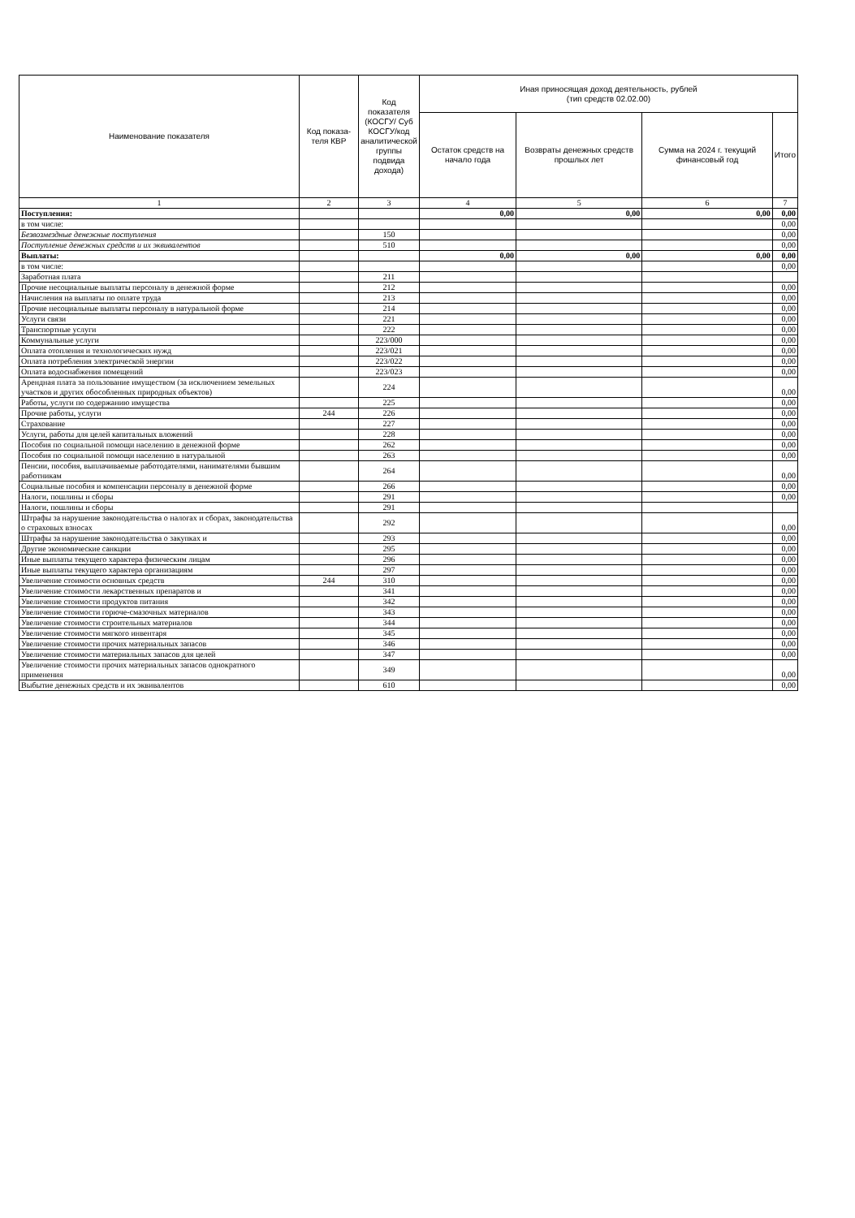| Наименование показателя | Код показа-теля КВР | Код показателя (КОСГУ/ Суб КОСГУ/код аналитической группы подвида дохода) | Иная приносящая доход деятельность, рублей (тип средств 02.02.00) | | | |
| --- | --- | --- | --- | --- | --- | --- |
| | | | Остаток средств на начало года | Возвраты денежных средств прошлых лет | Сумма на 2024 г. текущий финансовый год | Итого |
| 1 | 2 | 3 | 4 | 5 | 6 | 7 |
| Поступления: | | | 0,00 | 0,00 | 0,00 | 0,00 |
| в том числе: | | | | | | 0,00 |
| Безвозмездные денежные поступления | | 150 | | | | 0,00 |
| Поступление денежных средств и их эквивалентов | | 510 | | | | 0,00 |
| Выплаты: | | | 0,00 | 0,00 | 0,00 | 0,00 |
| в том числе: | | | | | | 0,00 |
| Заработная плата | | 211 | | | | |
| Прочие несоциальные выплаты персоналу в денежной форме | | 212 | | | | 0,00 |
| Начисления на выплаты по оплате труда | | 213 | | | | 0,00 |
| Прочие несоциальные выплаты персоналу в натуральной форме | | 214 | | | | 0,00 |
| Услуги связи | | 221 | | | | 0,00 |
| Транспортные услуги | | 222 | | | | 0,00 |
| Коммунальные услуги | | 223/000 | | | | 0,00 |
| Оплата отопления и технологических нужд | | 223/021 | | | | 0,00 |
| Оплата потребления электрической энергии | | 223/022 | | | | 0,00 |
| Оплата водоснабжения помещений | | 223/023 | | | | 0,00 |
| Арендная плата за пользование имуществом (за исключением земельных участков и других обособленных природных объектов) | | 224 | | | | 0,00 |
| Работы, услуги по содержанию имущества | | 225 | | | | 0,00 |
| Прочие работы, услуги | 244 | 226 | | | | 0,00 |
| Страхование | | 227 | | | | 0,00 |
| Услуги, работы для целей капитальных вложений | | 228 | | | | 0,00 |
| Пособия по социальной помощи населению в денежной форме | | 262 | | | | 0,00 |
| Пособия по социальной помощи населению в натуральной | | 263 | | | | 0,00 |
| Пенсии, пособия, выплачиваемые работодателями, нанимателями бывшим работникам | | 264 | | | | 0,00 |
| Социальные пособия и компенсации персоналу в денежной форме | | 266 | | | | 0,00 |
| Налоги, пошлины и сборы | | 291 | | | | 0,00 |
| Налоги, пошлины и сборы | | 291 | | | | |
| Штрафы за нарушение законодательства о налогах и сборах, законодательства о страховых взносах | | 292 | | | | 0,00 |
| Штрафы за нарушение законодательства о закупках и | | 293 | | | | 0,00 |
| Другие экономические санкции | | 295 | | | | 0,00 |
| Иные выплаты текущего характера физическим лицам | | 296 | | | | 0,00 |
| Иные выплаты текущего характера организациям | | 297 | | | | 0,00 |
| Увеличение стоимости основных средств | 244 | 310 | | | | 0,00 |
| Увеличение стоимости лекарственных препаратов и | | 341 | | | | 0,00 |
| Увеличение стоимости продуктов питания | | 342 | | | | 0,00 |
| Увеличение стоимости горюче-смазочных материалов | | 343 | | | | 0,00 |
| Увеличение стоимости строительных материалов | | 344 | | | | 0,00 |
| Увеличение стоимости мягкого инвентаря | | 345 | | | | 0,00 |
| Увеличение стоимости прочих материальных запасов | | 346 | | | | 0,00 |
| Увеличение стоимости материальных запасов для целей | | 347 | | | | 0,00 |
| Увеличение стоимости прочих материальных запасов однократного применения | | 349 | | | | 0,00 |
| Выбытие денежных средств и их эквивалентов | | 610 | | | | 0,00 |